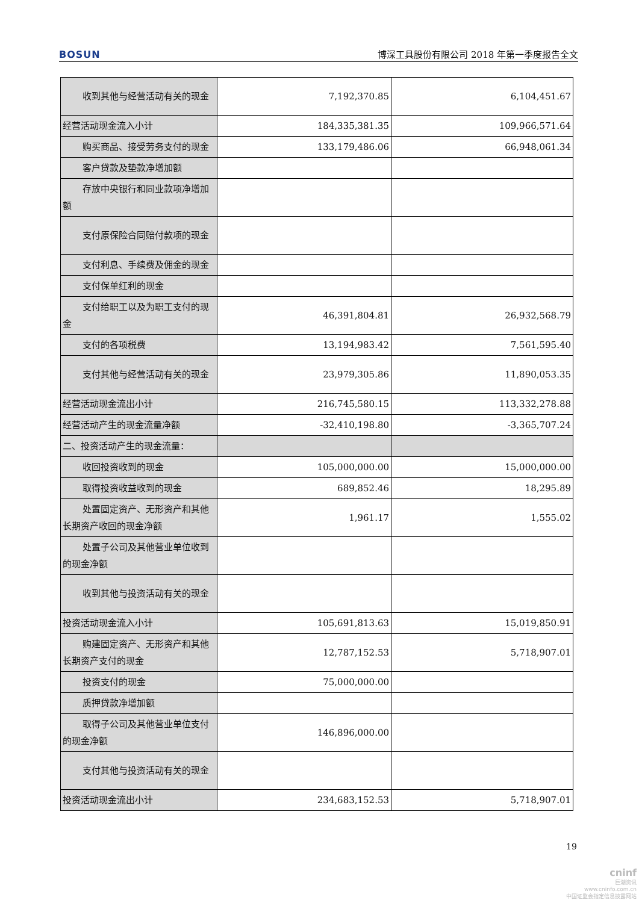BOSUN 博深工具股份有限公司 2018 年第一季度报告全文
| 收到其他与经营活动有关的现 金 | 7,192,370.85 | 6,104,451.67 |
| 经营活动现金流入小计 | 184,335,381.35 | 109,966,571.64 |
| 购买商品、接受劳务支付的现金 | 133,179,486.06 | 66,948,061.34 |
| 客户贷款及垫款净增加额 | | |
| 存放中央银行和同业款项净增 加额 | | |
| 支付原保险合同赔付款项的现 金 | | |
| 支付利息、手续费及佣金的现金 | | |
| 支付保单红利的现金 | | |
| 支付给职工以及为职工支付的 现金 | 46,391,804.81 | 26,932,568.79 |
| 支付的各项税费 | 13,194,983.42 | 7,561,595.40 |
| 支付其他与经营活动有关的现 金 | 23,979,305.86 | 11,890,053.35 |
| 经营活动现金流出小计 | 216,745,580.15 | 113,332,278.88 |
| 经营活动产生的现金流量净额 | -32,410,198.80 | -3,365,707.24 |
| 二、投资活动产生的现金流量： | | |
| 收回投资收到的现金 | 105,000,000.00 | 15,000,000.00 |
| 取得投资收益收到的现金 | 689,852.46 | 18,295.89 |
| 处置固定资产、无形资产和其他 长期资产收回的现金净额 | 1,961.17 | 1,555.02 |
| 处置子公司及其他营业单位收 到的现金净额 | | |
| 收到其他与投资活动有关的现 金 | | |
| 投资活动现金流入小计 | 105,691,813.63 | 15,019,850.91 |
| 购建固定资产、无形资产和其他 长期资产支付的现金 | 12,787,152.53 | 5,718,907.01 |
| 投资支付的现金 | 75,000,000.00 | |
| 质押贷款净增加额 | | |
| 取得子公司及其他营业单位支 付的现金净额 | 146,896,000.00 | |
| 支付其他与投资活动有关的现 金 | | |
| 投资活动现金流出小计 | 234,683,152.53 | 5,718,907.01 |
19
cninf
巨潮资讯
www.cninfo.com.cn
中国证监会指定信息披露网站